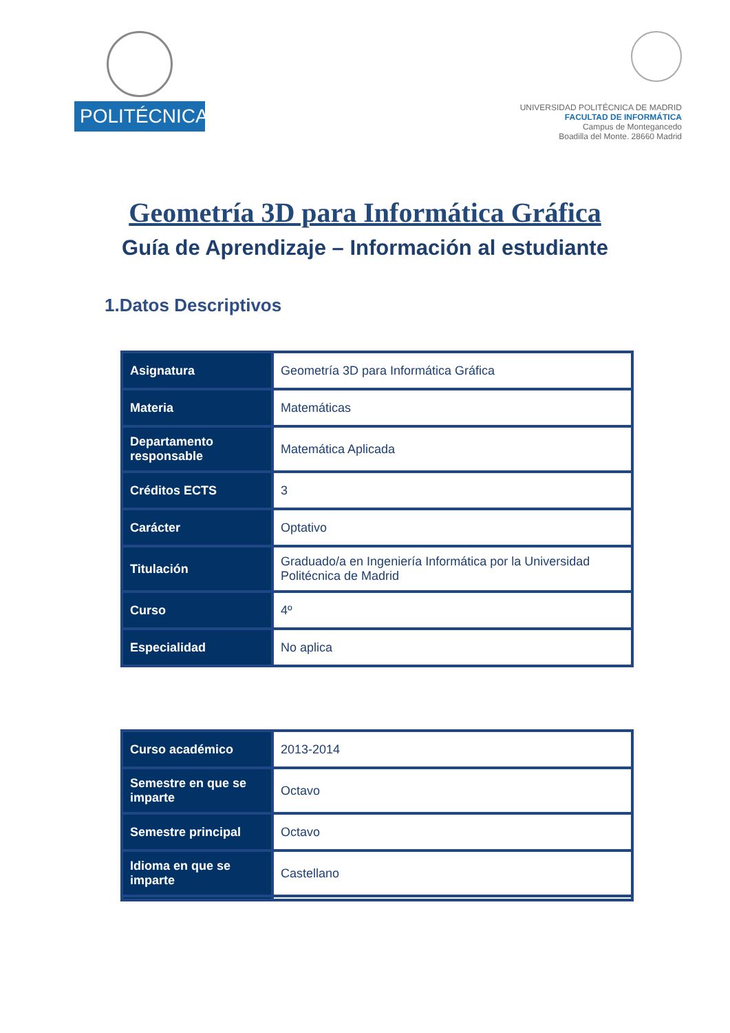POLITÉCNICA
UNIVERSIDAD POLITÉCNICA DE MADRID
FACULTAD DE INFORMÁTICA
Campus de Montegancedo
Boadilla del Monte. 28660 Madrid
Geometría 3D para Informática Gráfica
Guía de Aprendizaje – Información al estudiante
1.Datos Descriptivos
| Asignatura | Geometría 3D para Informática Gráfica |
| Materia | Matemáticas |
| Departamento responsable | Matemática Aplicada |
| Créditos ECTS | 3 |
| Carácter | Optativo |
| Titulación | Graduado/a en Ingeniería Informática por la Universidad Politécnica de Madrid |
| Curso | 4º |
| Especialidad | No aplica |
| Curso académico | 2013-2014 |
| Semestre en que se imparte | Octavo |
| Semestre principal | Octavo |
| Idioma en que se imparte | Castellano |